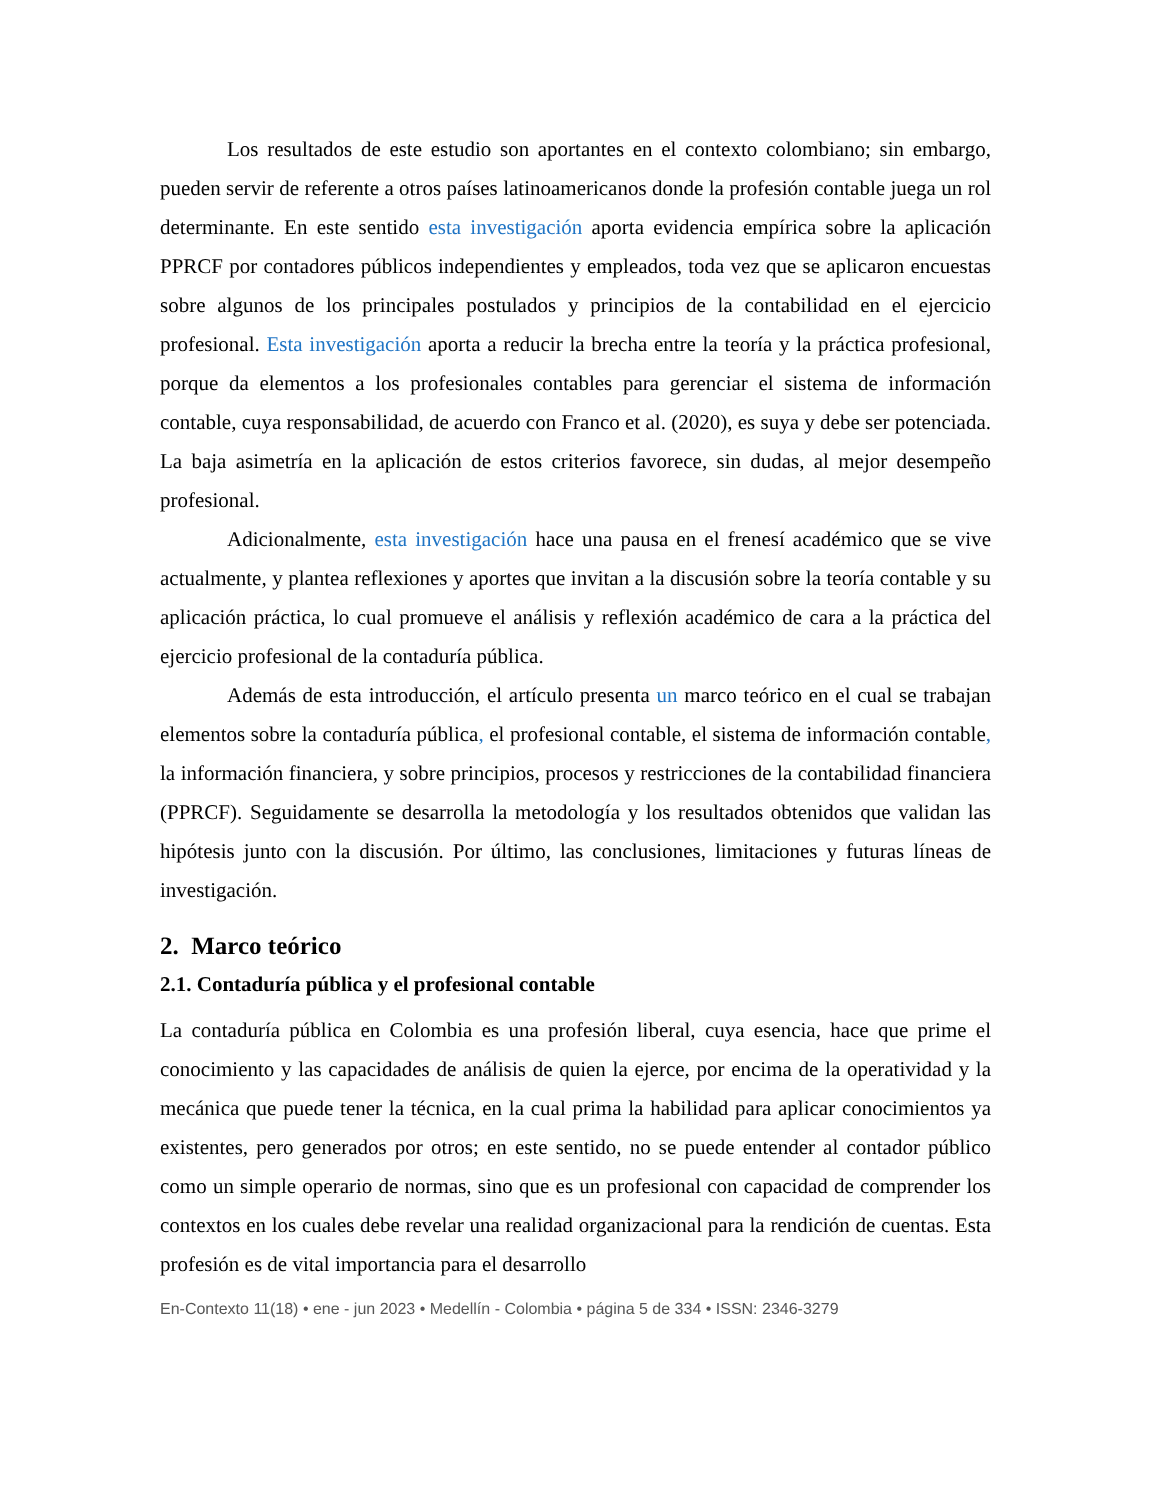Los resultados de este estudio son aportantes en el contexto colombiano; sin embargo, pueden servir de referente a otros países latinoamericanos donde la profesión contable juega un rol determinante. En este sentido esta investigación aporta evidencia empírica sobre la aplicación PPRCF por contadores públicos independientes y empleados, toda vez que se aplicaron encuestas sobre algunos de los principales postulados y principios de la contabilidad en el ejercicio profesional. Esta investigación aporta a reducir la brecha entre la teoría y la práctica profesional, porque da elementos a los profesionales contables para gerenciar el sistema de información contable, cuya responsabilidad, de acuerdo con Franco et al. (2020), es suya y debe ser potenciada. La baja asimetría en la aplicación de estos criterios favorece, sin dudas, al mejor desempeño profesional.
Adicionalmente, esta investigación hace una pausa en el frenesí académico que se vive actualmente, y plantea reflexiones y aportes que invitan a la discusión sobre la teoría contable y su aplicación práctica, lo cual promueve el análisis y reflexión académico de cara a la práctica del ejercicio profesional de la contaduría pública.
Además de esta introducción, el artículo presenta un marco teórico en el cual se trabajan elementos sobre la contaduría pública, el profesional contable, el sistema de información contable, la información financiera, y sobre principios, procesos y restricciones de la contabilidad financiera (PPRCF). Seguidamente se desarrolla la metodología y los resultados obtenidos que validan las hipótesis junto con la discusión. Por último, las conclusiones, limitaciones y futuras líneas de investigación.
2. Marco teórico
2.1. Contaduría pública y el profesional contable
La contaduría pública en Colombia es una profesión liberal, cuya esencia, hace que prime el conocimiento y las capacidades de análisis de quien la ejerce, por encima de la operatividad y la mecánica que puede tener la técnica, en la cual prima la habilidad para aplicar conocimientos ya existentes, pero generados por otros; en este sentido, no se puede entender al contador público como un simple operario de normas, sino que es un profesional con capacidad de comprender los contextos en los cuales debe revelar una realidad organizacional para la rendición de cuentas. Esta profesión es de vital importancia para el desarrollo
En-Contexto 11(18) • ene - jun 2023 • Medellín - Colombia • página 5 de 334 • ISSN: 2346-3279